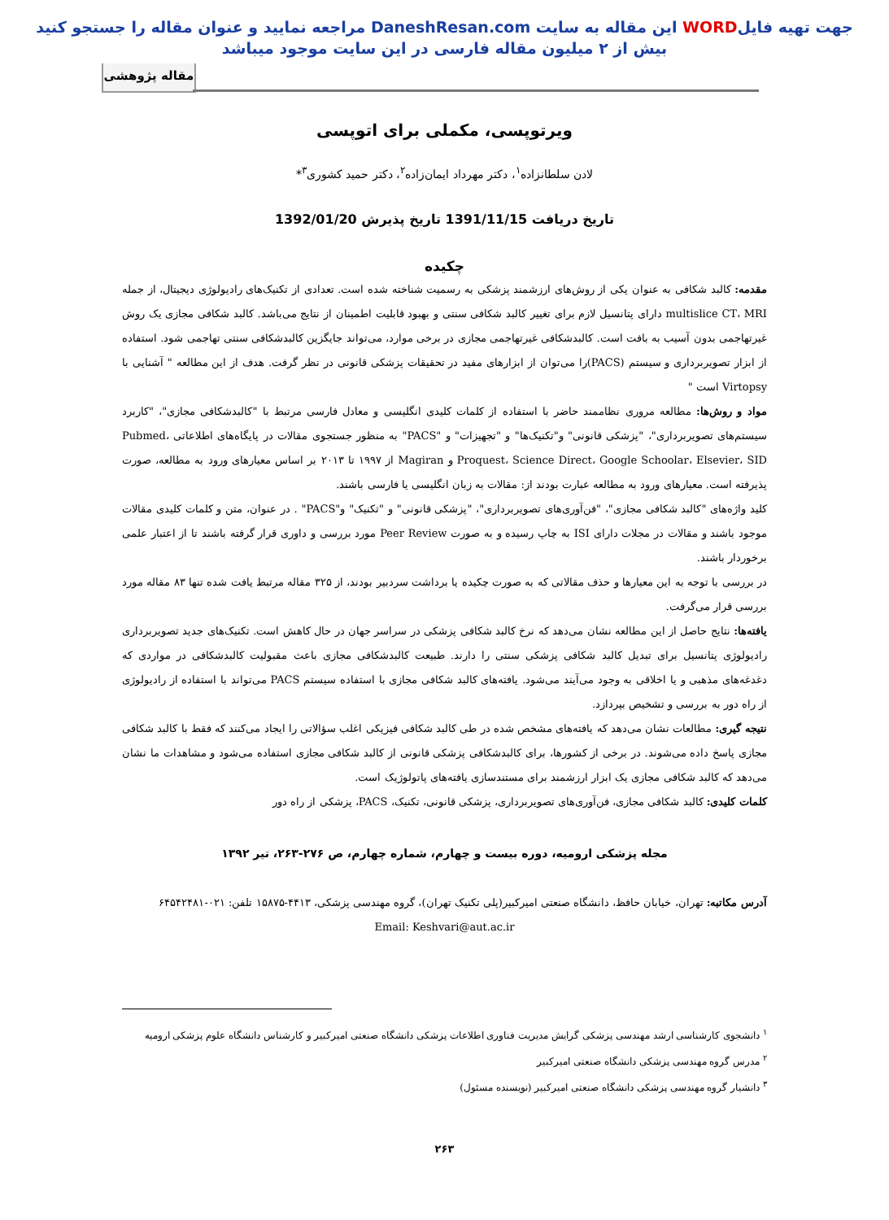جهت تهیه فایلWORD این مقاله به سایت DaneshResan.com مراجعه نمایید و عنوان مقاله را جستجو کنید
بیش از ۲ میلیون مقاله فارسی در این سایت موجود میباشد
مقاله پژوهشی
ویرتوپسی، مکملی برای اتوپسی
لادن سلطانزاده<sup>۱</sup>، دکتر مهرداد ایمان‌زاده<sup>۲</sup>، دکتر حمید کشوری<sup>۳</sup>*
تاریخ دریافت 1391/11/15 تاریخ پذیرش 1392/01/20
چکیده
مقدمه: کالبد شکافی به عنوان یکی از روش‌های ارزشمند پزشکی به رسمیت شناخته شده است. تعدادی از تکنیک‌های رادیولوژی دیجیتال، از جمله multislice CT، MRI دارای پتانسیل لازم برای تغییر کالبد شکافی سنتی و بهبود قابلیت اطمینان از نتایج می‌باشد. کالبد شکافی مجازی یک روش غیرتهاجمی بدون آسیب به بافت است. کالبدشکافی غیرتهاجمی مجازی در برخی موارد، می‌تواند جایگزین کالبدشکافی سنتی تهاجمی شود. استفاده از ابزار تصویربرداری و سیستم (PACS)را می‌توان از ابزارهای مفید در تحقیقات پزشکی قانونی در نظر گرفت. هدف از این مطالعه " آشنایی با Virtopsy است "
مواد و روش‌ها: مطالعه مروری نظاممند حاضر با استفاده از کلمات کلیدی انگلیسی و معادل فارسی مرتبط با "کالبدشکافی مجازی"، "کاربرد سیستم‌های تصویربرداری"، "پزشکی قانونی" و"تکنیک‌ها" و "تجهیزات" و "PACS" به منظور جستجوی مقالات در پایگاه‌های اطلاعاتی Pubmed، Proquest، Science Direct، Google Schoolar، Elsevier، SID و Magiran از ۱۹۹۷ تا ۲۰۱۳ بر اساس معیارهای ورود به مطالعه، صورت پذیرفته است. معیارهای ورود به مطالعه عبارت بودند از: مقالات به زبان انگلیسی یا فارسی باشند.
کلید واژه‌های "کالبد شکافی مجازی"، "فن‌آوری‌های تصویربرداری"، "پزشکی قانونی" و "تکنیک" و"PACS" . در عنوان، متن و کلمات کلیدی مقالات موجود باشند و مقالات در مجلات دارای ISI به چاپ رسیده و به صورت Peer Review مورد بررسی و داوری قرار گرفته باشند تا از اعتبار علمی برخوردار باشند.
در بررسی با توجه به این معیارها و حذف مقالاتی که به صورت چکیده یا برداشت سردبیر بودند، از ۳۲۵ مقاله مرتبط یافت شده تنها ۸۳ مقاله مورد بررسی قرار می‌گرفت.
یافته‌ها: نتایج حاصل از این مطالعه نشان می‌دهد که نرخ کالبد شکافی پزشکی در سراسر جهان در حال کاهش است. تکنیک‌های جدید تصویربرداری رادیولوژی پتانسیل برای تبدیل کالبد شکافی پزشکی سنتی را دارند. طبیعت کالبدشکافی مجازی باعث مقبولیت کالبدشکافی در مواردی که دغدغه‌های مذهبی و یا اخلاقی به وجود می‌آیند می‌شود. یافته‌های کالبد شکافی مجازی با استفاده سیستم PACS می‌تواند با استفاده از رادیولوژی از راه دور به بررسی و تشخیص بپردازد.
نتیجه گیری: مطالعات نشان می‌دهد که یافته‌های مشخص شده در طی کالبد شکافی فیزیکی اغلب سؤالاتی را ایجاد می‌کنند که فقط با کالبد شکافی مجازی پاسخ داده می‌شوند. در برخی از کشورها، برای کالبدشکافی پزشکی قانونی از کالبد شکافی مجازی استفاده می‌شود و مشاهدات ما نشان می‌دهد که کالبد شکافی مجازی یک ابزار ارزشمند برای مستندسازی یافته‌های پاتولوژیک است.
کلمات کلیدی: کالبد شکافی مجازی، فن‌آوری‌های تصویربرداری، پزشکی قانونی، تکنیک، PACS، پزشکی از راه دور
مجله پزشکی ارومیه، دوره بیست و چهارم، شماره چهارم، ص ۲۷۶-۲۶۳، تیر ۱۳۹۲
آدرس مکاتبه: تهران، خیابان حافظ، دانشگاه صنعتی امیرکبیر(پلی تکنیک تهران)، گروه مهندسی پزشکی، ۴۴۱۳-۱۵۸۷۵ تلفن: ۰۲۱-۶۴۵۴۲۴۸۱
Email: Keshvari@aut.ac.ir
<sup>۱</sup> دانشجوی کارشناسی ارشد مهندسی پزشکی گرایش مدیریت فناوری اطلاعات پزشکی دانشگاه صنعتی امیرکبیر و کارشناس دانشگاه علوم پزشکی ارومیه
<sup>۲</sup> مدرس گروه مهندسی پزشکی دانشگاه صنعتی امیرکبیر
<sup>۳</sup> دانشیار گروه مهندسی پزشکی دانشگاه صنعتی امیرکبیر (نویسنده مسئول)
۲۶۳